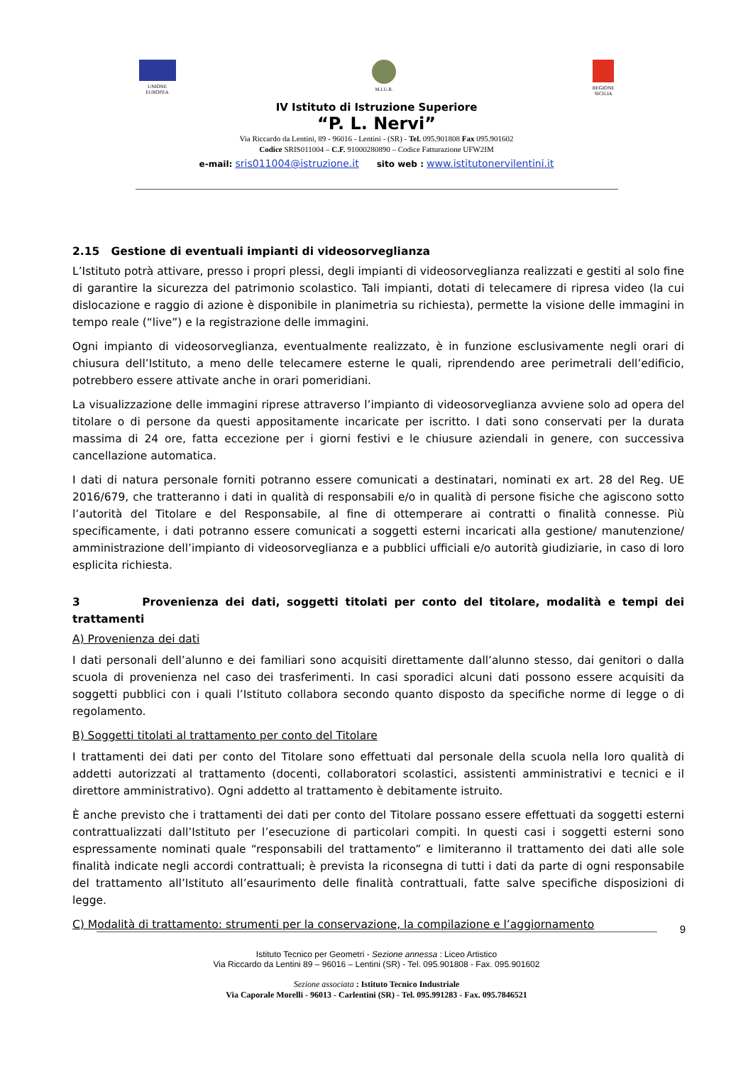UNIONE
EUROPEA
M.I.U.R. REGIONE
SICILIA
IV Istituto di Istruzione Superiore
“P. L. Nervi”
Via Riccardo da Lentini, 89 - 96016 - Lentini - (SR) - Tel. 095.901808 Fax 095.901602
Codice SRIS011004 – C.F. 91000280890 – Codice Fatturazione UFW2IM
e-mail: sris011004@istruzione.it sito web : www.istitutonervilentini.it
2.15 Gestione di eventuali impianti di videosorveglianza
L’Istituto potrà attivare, presso i propri plessi, degli impianti di videosorveglianza realizzati e gestiti al solo fine di garantire la sicurezza del patrimonio scolastico. Tali impianti, dotati di telecamere di ripresa video (la cui dislocazione e raggio di azione è disponibile in planimetria su richiesta), permette la visione delle immagini in tempo reale (“live”) e la registrazione delle immagini.
Ogni impianto di videosorveglianza, eventualmente realizzato, è in funzione esclusivamente negli orari di chiusura dell’Istituto, a meno delle telecamere esterne le quali, riprendendo aree perimetrali dell’edificio, potrebbero essere attivate anche in orari pomeridiani.
La visualizzazione delle immagini riprese attraverso l’impianto di videosorveglianza avviene solo ad opera del titolare o di persone da questi appositamente incaricate per iscritto. I dati sono conservati per la durata massima di 24 ore, fatta eccezione per i giorni festivi e le chiusure aziendali in genere, con successiva cancellazione automatica.
I dati di natura personale forniti potranno essere comunicati a destinatari, nominati ex art. 28 del Reg. UE 2016/679, che tratteranno i dati in qualità di responsabili e/o in qualità di persone fisiche che agiscono sotto l’autorità del Titolare e del Responsabile, al fine di ottemperare ai contratti o finalità connesse. Più specificamente, i dati potranno essere comunicati a soggetti esterni incaricati alla gestione/ manutenzione/ amministrazione dell’impianto di videosorveglianza e a pubblici ufficiali e/o autorità giudiziarie, in caso di loro esplicita richiesta.
3 Provenienza dei dati, soggetti titolati per conto del titolare, modalità e tempi dei trattamenti
A) Provenienza dei dati
I dati personali dell’alunno e dei familiari sono acquisiti direttamente dall’alunno stesso, dai genitori o dalla scuola di provenienza nel caso dei trasferimenti. In casi sporadici alcuni dati possono essere acquisiti da soggetti pubblici con i quali l’Istituto collabora secondo quanto disposto da specifiche norme di legge o di regolamento.
B) Soggetti titolati al trattamento per conto del Titolare
I trattamenti dei dati per conto del Titolare sono effettuati dal personale della scuola nella loro qualità di addetti autorizzati al trattamento (docenti, collaboratori scolastici, assistenti amministrativi e tecnici e il direttore amministrativo). Ogni addetto al trattamento è debitamente istruito.
È anche previsto che i trattamenti dei dati per conto del Titolare possano essere effettuati da soggetti esterni contrattualizzati dall’Istituto per l’esecuzione di particolari compiti. In questi casi i soggetti esterni sono espressamente nominati quale “responsabili del trattamento” e limiteranno il trattamento dei dati alle sole finalità indicate negli accordi contrattuali; è prevista la riconsegna di tutti i dati da parte di ogni responsabile del trattamento all’Istituto all’esaurimento delle finalità contrattuali, fatte salve specifiche disposizioni di legge.
C) Modalità di trattamento: strumenti per la conservazione, la compilazione e l’aggiornamento
9
Istituto Tecnico per Geometri - Sezione annessa : Liceo Artistico
Via Riccardo da Lentini 89 – 96016 – Lentini (SR) - Tel. 095.901808 - Fax. 095.901602
Sezione associata : Istituto Tecnico Industriale
Via Caporale Morelli - 96013 - Carlentini (SR) - Tel. 095.991283 - Fax. 095.7846521